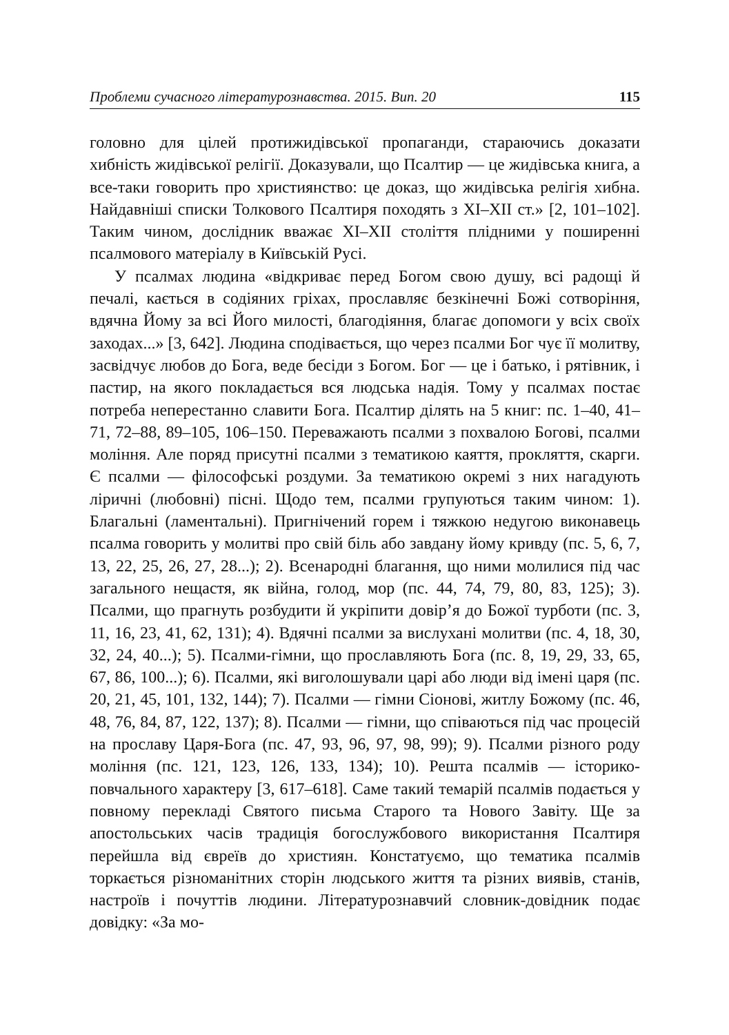Проблеми сучасного літературознавства. 2015. Вип. 20 115
головно для цілей протижидівської пропаганди, стараючись доказати хибність жидівської релігії. Доказували, що Псалтир — це жидівська книга, а все-таки говорить про християнство: це доказ, що жидівська релігія хибна. Найдавніші списки Толкового Псалтиря походять з XI–XII ст.» [2, 101–102]. Таким чином, дослідник вважає XI–XII століття плідними у поширенні псалмового матеріалу в Київській Русі.
У псалмах людина «відкриває перед Богом свою душу, всі радощі й печалі, кається в содіяних гріхах, прославляє безкінечні Божі сотворіння, вдячна Йому за всі Його милості, благодіяння, благає допомоги у всіх своїх заходах...» [3, 642]. Людина сподівається, що через псалми Бог чує її молитву, засвідчує любов до Бога, веде бесіди з Богом. Бог — це і батько, і рятівник, і пастир, на якого покладається вся людська надія. Тому у псалмах постає потреба неперестанно славити Бога. Псалтир ділять на 5 книг: пс. 1–40, 41–71, 72–88, 89–105, 106–150. Переважають псалми з похвалою Богові, псалми моління. Але поряд присутні псалми з тематикою каяття, прокляття, скарги. Є псалми — філософські роздуми. За тематикою окремі з них нагадують ліричні (любовні) пісні. Щодо тем, псалми групуються таким чином: 1). Благальні (ламентальні). Пригнічений горем і тяжкою недугою виконавець псалма говорить у молитві про свій біль або завдану йому кривду (пс. 5, 6, 7, 13, 22, 25, 26, 27, 28...); 2). Всенародні благання, що ними молилися під час загального нещастя, як війна, голод, мор (пс. 44, 74, 79, 80, 83, 125); 3). Псалми, що прагнуть розбудити й укріпити довір’я до Божої турботи (пс. 3, 11, 16, 23, 41, 62, 131); 4). Вдячні псалми за вислухані молитви (пс. 4, 18, 30, 32, 24, 40...); 5). Псалми-гімни, що прославляють Бога (пс. 8, 19, 29, 33, 65, 67, 86, 100...); 6). Псалми, які виголошували царі або люди від імені царя (пс. 20, 21, 45, 101, 132, 144); 7). Псалми — гімни Сіонові, житлу Божому (пс. 46, 48, 76, 84, 87, 122, 137); 8). Псалми — гімни, що співаються під час процесій на прославу Царя-Бога (пс. 47, 93, 96, 97, 98, 99); 9). Псалми різного роду моління (пс. 121, 123, 126, 133, 134); 10). Решта псалмів — історико-повчального характеру [3, 617–618]. Саме такий темарій псалмів подається у повному перекладі Святого письма Старого та Нового Завіту. Ще за апостольських часів традиція богослужбового використання Псалтиря перейшла від євреїв до християн. Констатуємо, що тематика псалмів торкається різноманітних сторін людського життя та різних виявів, станів, настроїв і почуттів людини. Літературознавчий словник-довідник подає довідку: «За мо-